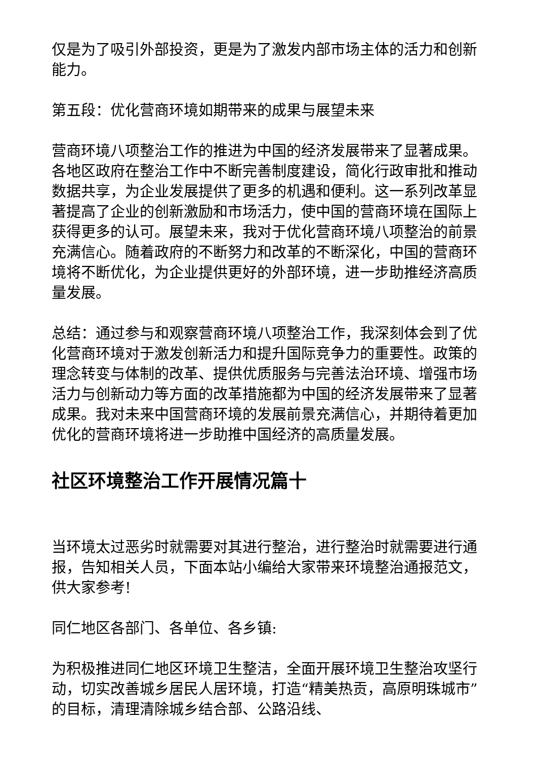仅是为了吸引外部投资，更是为了激发内部市场主体的活力和创新能力。
第五段：优化营商环境如期带来的成果与展望未来
营商环境八项整治工作的推进为中国的经济发展带来了显著成果。各地区政府在整治工作中不断完善制度建设，简化行政审批和推动数据共享，为企业发展提供了更多的机遇和便利。这一系列改革显著提高了企业的创新激励和市场活力，使中国的营商环境在国际上获得更多的认可。展望未来，我对于优化营商环境八项整治的前景充满信心。随着政府的不断努力和改革的不断深化，中国的营商环境将不断优化，为企业提供更好的外部环境，进一步助推经济高质量发展。
总结：通过参与和观察营商环境八项整治工作，我深刻体会到了优化营商环境对于激发创新活力和提升国际竞争力的重要性。政策的理念转变与体制的改革、提供优质服务与完善法治环境、增强市场活力与创新动力等方面的改革措施都为中国的经济发展带来了显著成果。我对未来中国营商环境的发展前景充满信心，并期待着更加优化的营商环境将进一步助推中国经济的高质量发展。
社区环境整治工作开展情况篇十
当环境太过恶劣时就需要对其进行整治，进行整治时就需要进行通报，告知相关人员，下面本站小编给大家带来环境整治通报范文，供大家参考!
同仁地区各部门、各单位、各乡镇:
为积极推进同仁地区环境卫生整洁，全面开展环境卫生整治攻坚行动，切实改善城乡居民人居环境，打造“精美热贡，高原明珠城市”的目标，清理清除城乡结合部、公路沿线、